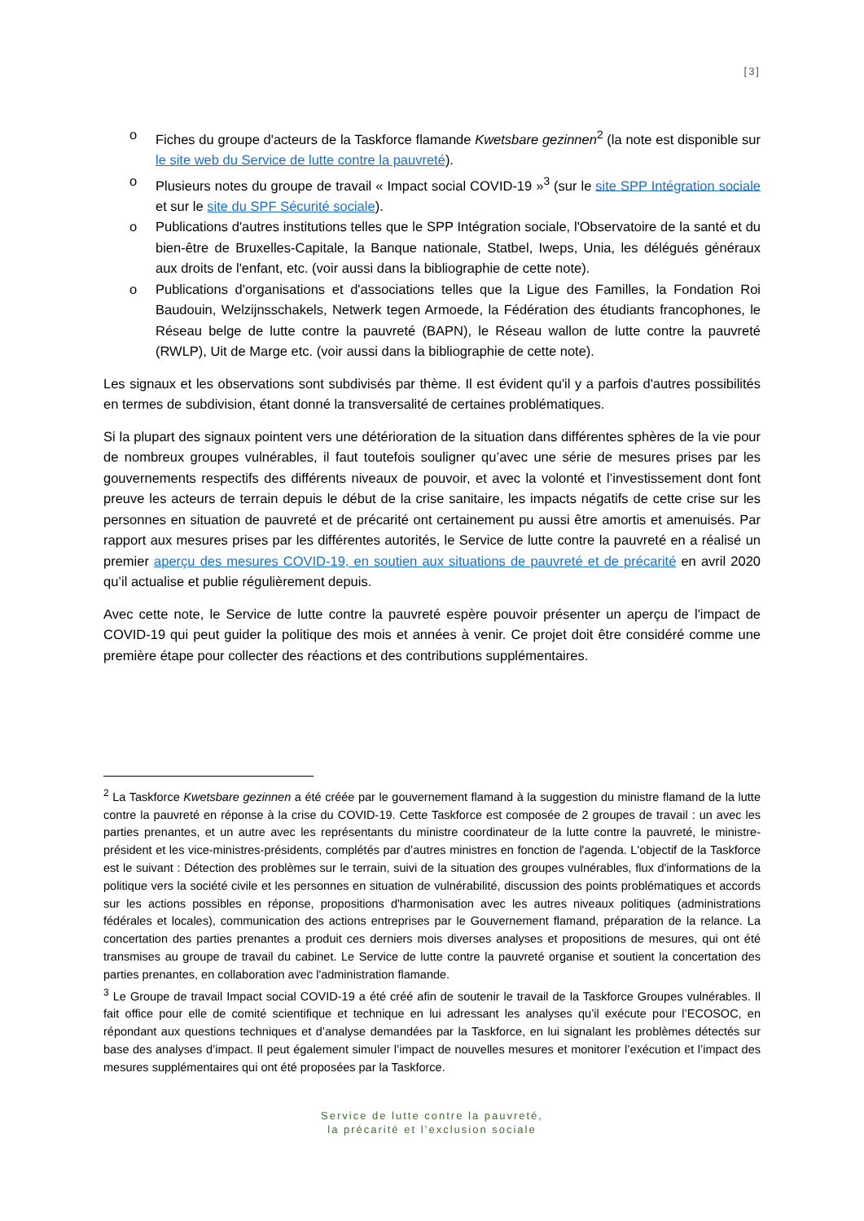[3]
o Fiches du groupe d'acteurs de la Taskforce flamande Kwetsbare gezinnen<sup>2</sup> (la note est disponible sur le site web du Service de lutte contre la pauvreté).
o Plusieurs notes du groupe de travail « Impact social COVID-19 »<sup>3</sup> (sur le site SPP Intégration sociale et sur le site du SPF Sécurité sociale).
o Publications d'autres institutions telles que le SPP Intégration sociale, l'Observatoire de la santé et du bien-être de Bruxelles-Capitale, la Banque nationale, Statbel, Iweps, Unia, les délégués généraux aux droits de l'enfant, etc. (voir aussi dans la bibliographie de cette note).
o Publications d'organisations et d'associations telles que la Ligue des Familles, la Fondation Roi Baudouin, Welzijnsschakels, Netwerk tegen Armoede, la Fédération des étudiants francophones, le Réseau belge de lutte contre la pauvreté (BAPN), le Réseau wallon de lutte contre la pauvreté (RWLP), Uit de Marge etc. (voir aussi dans la bibliographie de cette note).
Les signaux et les observations sont subdivisés par thème. Il est évident qu'il y a parfois d'autres possibilités en termes de subdivision, étant donné la transversalité de certaines problématiques.
Si la plupart des signaux pointent vers une détérioration de la situation dans différentes sphères de la vie pour de nombreux groupes vulnérables, il faut toutefois souligner qu’avec une série de mesures prises par les gouvernements respectifs des différents niveaux de pouvoir, et avec la volonté et l’investissement dont font preuve les acteurs de terrain depuis le début de la crise sanitaire, les impacts négatifs de cette crise sur les personnes en situation de pauvreté et de précarité ont certainement pu aussi être amortis et amenuisés. Par rapport aux mesures prises par les différentes autorités, le Service de lutte contre la pauvreté en a réalisé un premier aperçu des mesures COVID-19, en soutien aux situations de pauvreté et de précarité en avril 2020 qu’il actualise et publie régulièrement depuis.
Avec cette note, le Service de lutte contre la pauvreté espère pouvoir présenter un aperçu de l'impact de COVID-19 qui peut guider la politique des mois et années à venir. Ce projet doit être considéré comme une première étape pour collecter des réactions et des contributions supplémentaires.
<sup>2</sup> La Taskforce Kwetsbare gezinnen a été créée par le gouvernement flamand à la suggestion du ministre flamand de la lutte contre la pauvreté en réponse à la crise du COVID-19. Cette Taskforce est composée de 2 groupes de travail : un avec les parties prenantes, et un autre avec les représentants du ministre coordinateur de la lutte contre la pauvreté, le ministre-président et les vice-ministres-présidents, complétés par d’autres ministres en fonction de l'agenda. L'objectif de la Taskforce est le suivant : Détection des problèmes sur le terrain, suivi de la situation des groupes vulnérables, flux d'informations de la politique vers la société civile et les personnes en situation de vulnérabilité, discussion des points problématiques et accords sur les actions possibles en réponse, propositions d'harmonisation avec les autres niveaux politiques (administrations fédérales et locales), communication des actions entreprises par le Gouvernement flamand, préparation de la relance. La concertation des parties prenantes a produit ces derniers mois diverses analyses et propositions de mesures, qui ont été transmises au groupe de travail du cabinet. Le Service de lutte contre la pauvreté organise et soutient la concertation des parties prenantes, en collaboration avec l'administration flamande.
<sup>3</sup> Le Groupe de travail Impact social COVID-19 a été créé afin de soutenir le travail de la Taskforce Groupes vulnérables. Il fait office pour elle de comité scientifique et technique en lui adressant les analyses qu’il exécute pour l’ECOSOC, en répondant aux questions techniques et d’analyse demandées par la Taskforce, en lui signalant les problèmes détectés sur base des analyses d’impact. Il peut également simuler l’impact de nouvelles mesures et monitorer l’exécution et l’impact des mesures supplémentaires qui ont été proposées par la Taskforce.
Service de lutte contre la pauvreté,
la précarité et l’exclusion sociale